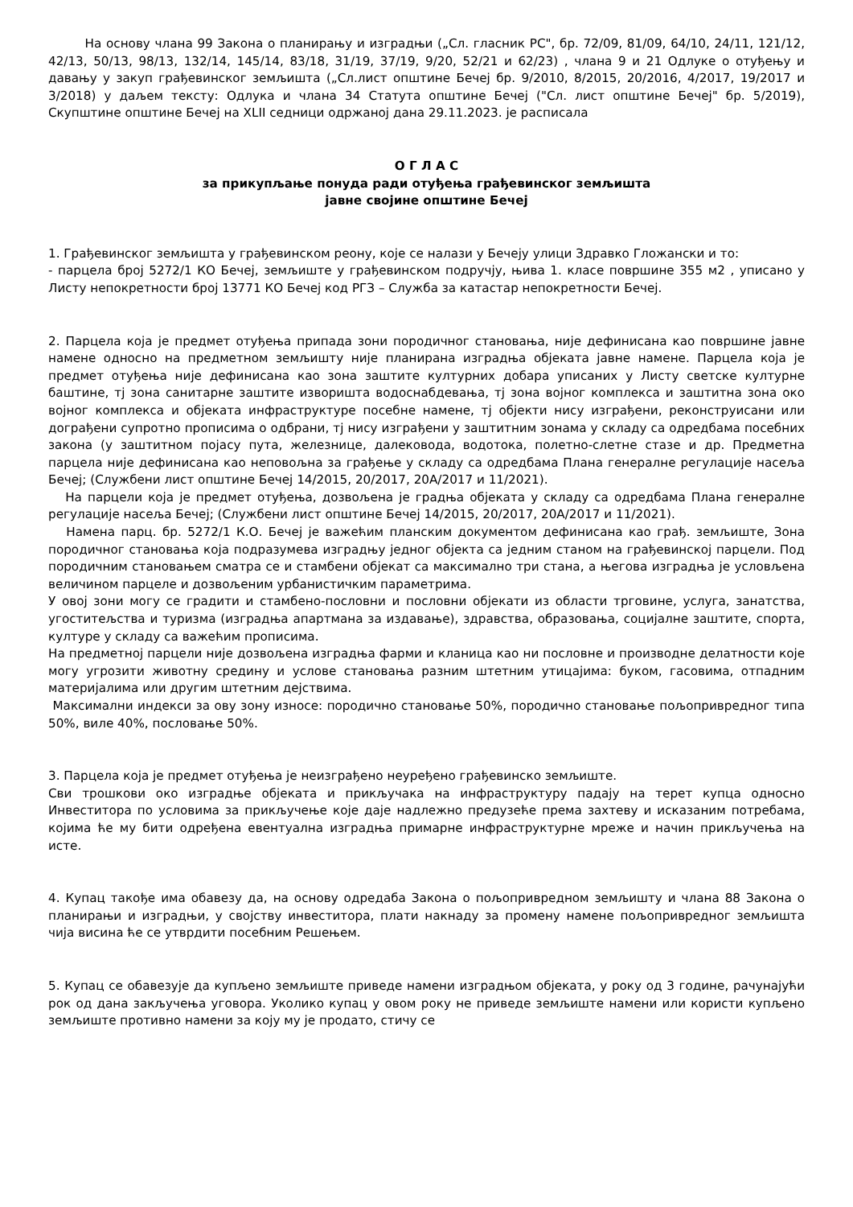На основу члана 99 Закона о планирању и изградњи („Сл. гласник РС", бр. 72/09, 81/09, 64/10, 24/11, 121/12, 42/13, 50/13, 98/13, 132/14, 145/14, 83/18, 31/19, 37/19, 9/20, 52/21 и 62/23) , члана 9 и 21 Одлуке о отуђењу и давању у закуп грађевинског земљишта („Сл.лист општине Бечеј бр. 9/2010, 8/2015, 20/2016, 4/2017, 19/2017 и 3/2018) у даљем тексту: Одлука и члана 34 Статута општине Бечеј ("Сл. лист општине Бечеј" бр. 5/2019), Скупштине општине Бечеј на XLII седници одржаној дана 29.11.2023. је расписала
О Г Л А С
за прикупљање понуда ради отуђења грађевинског земљишта
јавне својине општине Бечеј
1. Грађевинског земљишта у грађевинском реону, које се налази у Бечеју улици Здравко Гложански и то:
- парцела број 5272/1 КО Бечеј, земљиште у грађевинском подручју, њива 1. класе површине 355 м2 , уписано у Листу непокретности број 13771 КО Бечеј код РГЗ – Служба за катастар непокретности Бечеј.
2. Парцела која је предмет отуђења припада зони породичног становања, није дефинисана као површине јавне намене односно на предметном земљишту није планирана изградња објеката јавне намене. Парцела која је предмет отуђења није дефинисана као зона заштите културних добара уписаних у Листу светске културне баштине, тј зона санитарне заштите изворишта водоснабдевања, тј зона војног комплекса и заштитна зона око војног комплекса и објеката инфраструктуре посебне намене, тј објекти нису изграђени, реконструисани или дограђени супротно прописима о одбрани, тј нису изграђени у заштитним зонама у складу са одредбама посебних закона (у заштитном појасу пута, железнице, далековода, водотока, полетно-слетне стазе и др. Предметна парцела није дефинисана као неповољна за грађење у складу са одредбама Плана генералне регулације насеља Бечеј; (Службени лист општине Бечеј 14/2015, 20/2017, 20А/2017 и 11/2021).
На парцели која је предмет отуђења, дозвољена је градња објеката у складу са одредбама Плана генералне регулације насеља Бечеј; (Службени лист општине Бечеј 14/2015, 20/2017, 20А/2017 и 11/2021).
Намена парц. бр. 5272/1 К.О. Бечеј је важећим планским документом дефинисана као грађ. земљиште, Зона породичног становања која подразумева изградњу једног објекта са једним станом на грађевинској парцели. Под породичним становањем сматра се и стамбени објекат са максимално три стана, а његова изградња је условљена величином парцеле и дозвољеним урбанистичким параметрима.
У овој зони могу се градити и стамбено-пословни и пословни објекати из области трговине, услуга, занатства, угоститељства и туризма (изградња апартмана за издавање), здравства, образовања, социјалне заштите, спорта, културе у складу са важећим прописима.
На предметној парцели није дозвољена изградња фарми и кланица као ни пословне и производне делатности које могу угрозити животну средину и услове становања разним штетним утицајима: буком, гасовима, отпадним материјалима или другим штетним дејствима.
Максимални индекси за ову зону износе: породично становање 50%, породично становање пољопривредног типа 50%, виле 40%, пословање 50%.
3. Парцела која је предмет отуђења је неизграђено неуређено грађевинско земљиште.
Сви трошкови око изградње објеката и прикључака на инфраструктуру падају на терет купца односно Инвеститора по условима за прикључење које даје надлежно предузеће према захтеву и исказаним потребама, којима ће му бити одређена евентуална изградња примарне инфраструктурне мреже и начин прикључења на исте.
4. Купац такође има обавезу да, на основу одредаба Закона о пољопривредном земљишту и члана 88 Закона о планирањи и изградњи, у својству инвеститора, плати накнаду за промену намене пољопривредног земљишта чија висина ће се утврдити посебним Решењем.
5. Купац се обавезује да купљено земљиште приведе намени изградњом објеката, у року од 3 године, рачунајући рок од дана закључења уговора. Уколико купац у овом року не приведе земљиште намени или користи купљено земљиште противно намени за коју му је продато, стичу се